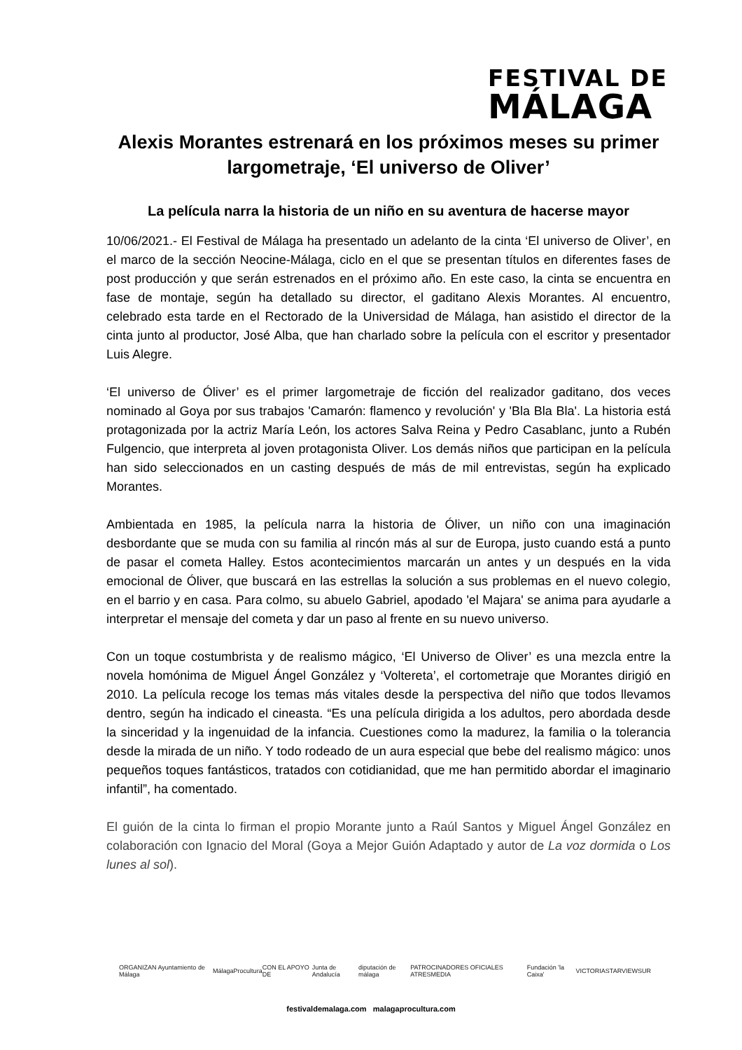FESTIVAL DE
MÁLAGA
Alexis Morantes estrenará en los próximos meses su primer largometraje, ‘El universo de Oliver’
La película narra la historia de un niño en su aventura de hacerse mayor
10/06/2021.- El Festival de Málaga ha presentado un adelanto de la cinta ‘El universo de Oliver’, en el marco de la sección Neocine-Málaga, ciclo en el que se presentan títulos en diferentes fases de post producción y que serán estrenados en el próximo año. En este caso, la cinta se encuentra en fase de montaje, según ha detallado su director, el gaditano Alexis Morantes. Al encuentro, celebrado esta tarde en el Rectorado de la Universidad de Málaga, han asistido el director de la cinta junto al productor, José Alba, que han charlado sobre la película con el escritor y presentador Luis Alegre.
‘El universo de Óliver’ es el primer largometraje de ficción del realizador gaditano, dos veces nominado al Goya por sus trabajos 'Camarón: flamenco y revolución' y 'Bla Bla Bla'. La historia está protagonizada por la actriz María León, los actores Salva Reina y Pedro Casablanc, junto a Rubén Fulgencio, que interpreta al joven protagonista Oliver. Los demás niños que participan en la película han sido seleccionados en un casting después de más de mil entrevistas, según ha explicado Morantes.
Ambientada en 1985, la película narra la historia de Óliver, un niño con una imaginación desbordante que se muda con su familia al rincón más al sur de Europa, justo cuando está a punto de pasar el cometa Halley. Estos acontecimientos marcarán un antes y un después en la vida emocional de Óliver, que buscará en las estrellas la solución a sus problemas en el nuevo colegio, en el barrio y en casa. Para colmo, su abuelo Gabriel, apodado 'el Majara' se anima para ayudarle a interpretar el mensaje del cometa y dar un paso al frente en su nuevo universo.
Con un toque costumbrista y de realismo mágico, ‘El Universo de Oliver’ es una mezcla entre la novela homónima de Miguel Ángel González y ‘Voltereta’, el cortometraje que Morantes dirigió en 2010. La película recoge los temas más vitales desde la perspectiva del niño que todos llevamos dentro, según ha indicado el cineasta. “Es una película dirigida a los adultos, pero abordada desde la sinceridad y la ingenuidad de la infancia. Cuestiones como la madurez, la familia o la tolerancia desde la mirada de un niño. Y todo rodeado de un aura especial que bebe del realismo mágico: unos pequeños toques fantásticos, tratados con cotidianidad, que me han permitido abordar el imaginario infantil”, ha comentado.
El guión de la cinta lo firman el propio Morante junto a Raúl Santos y Miguel Ángel González en colaboración con Ignacio del Moral (Goya a Mejor Guión Adaptado y autor de La voz dormida o Los lunes al sol).
ORGANIZAN Ayuntamiento de Málaga MálagaProcultura CON EL APOYO DE Junta de Andalucía diputación de málaga PATROCINADORES OFICIALES ATRESMEDIA Fundación 'la Caixa' VICTORIA STARVIEW SUR
festivaldemalaga.com malagaprocultura.com